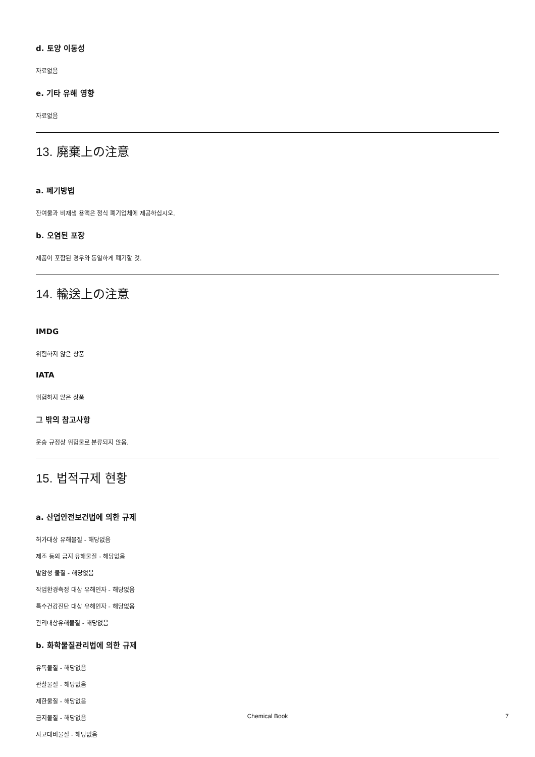d. 토양 이동성
자료없음
e. 기타 유해 영향
자료없음
13. 廃棄上の注意
a. 폐기방법
잔여물과 비재생 용액은 정식 폐기업체에 제공하십시오.
b. 오염된 포장
제품이 포함된 경우와 동일하게 폐기할 것.
14. 輸送上の注意
IMDG
위험하지 않은 상품
IATA
위험하지 않은 상품
그 밖의 참고사항
운송 규정상 위험물로 분류되지 않음.
15. 법적규제 현황
a. 산업안전보건법에 의한 규제
허가대상 유해물질 - 해당없음
제조 등의 금지 유해물질 - 해당없음
발암성 물질 - 해당없음
작업환경측정 대상 유해인자 - 해당없음
특수건강진단 대상 유해인자 - 해당없음
관리대상유해물질 - 해당없음
b. 화학물질관리법에 의한 규제
유독물질 - 해당없음
관찰물질 - 해당없음
제한물질 - 해당없음
금지물질 - 해당없음
사고대비물질 - 해당없음
Chemical Book
7